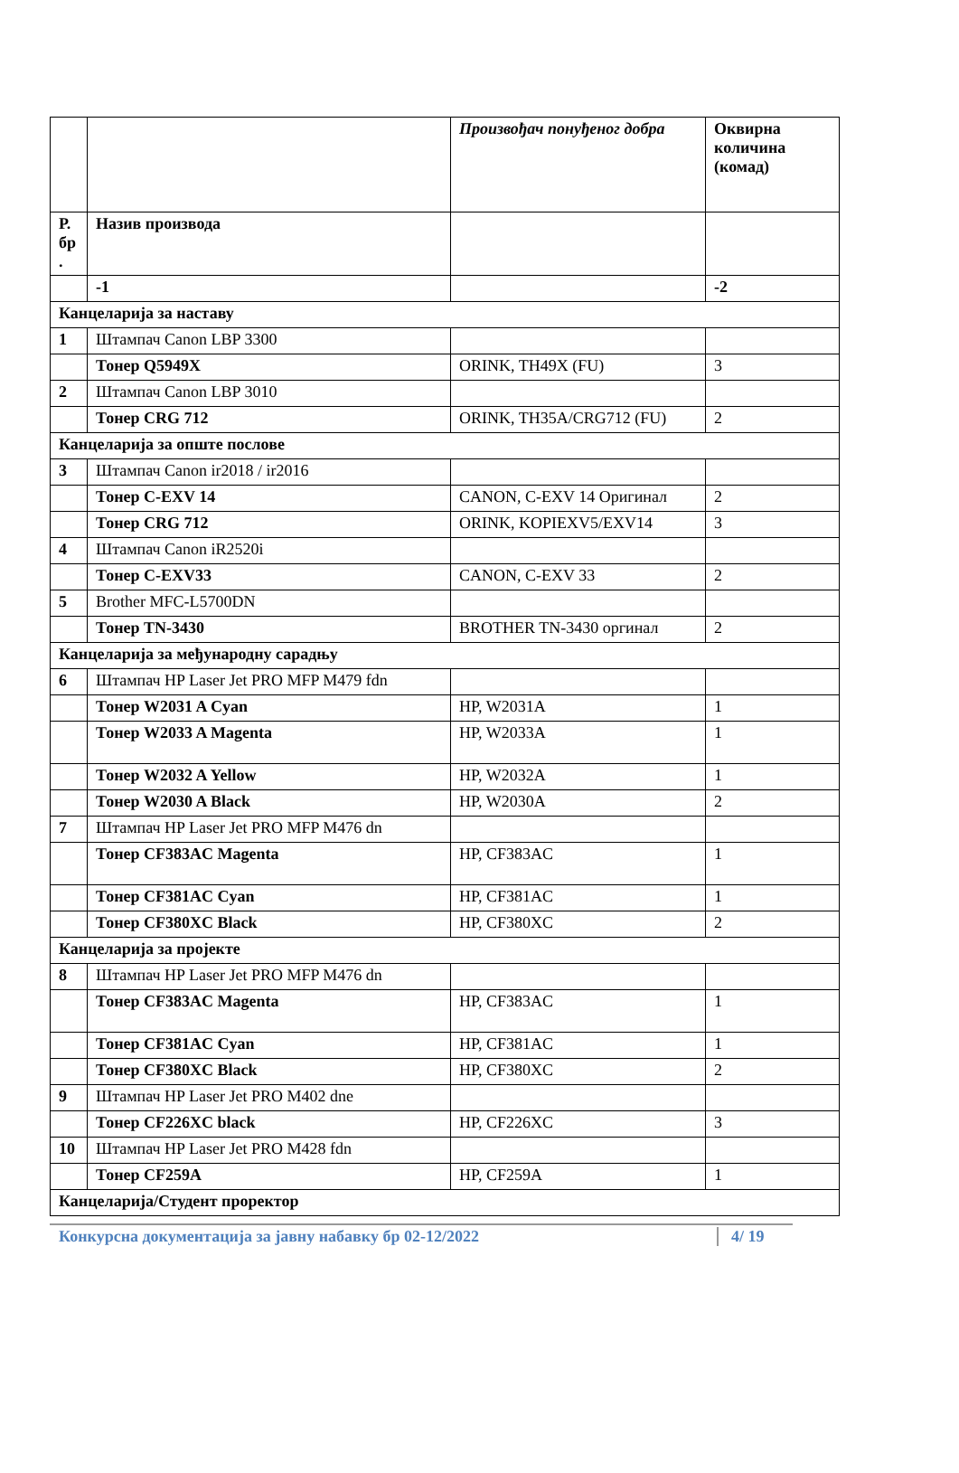| | | Произвођач понуђеног добра | Оквирна количина (комад) |
| Р. бр . | Назив производа | | |
| | -1 | | -2 |
| Канцеларија за наставу | | | |
| 1 | Штампач Canon LBP 3300 | | |
| | Тонер Q5949X | ORINK, TH49X (FU) | 3 |
| 2 | Штампач Canon LBP 3010 | | |
| | Тонер CRG 712 | ORINK, TH35A/CRG712 (FU) | 2 |
| Канцеларија за опште послове | | | |
| 3 | Штампач Canon ir2018 / ir2016 | | |
| | Тонер C-EXV 14 | CANON, C-EXV 14 Оригинал | 2 |
| | Тонер CRG 712 | ORINK, KOPIEXV5/EXV14 | 3 |
| 4 | Штампач Canon iR2520i | | |
| | Тонер C-EXV33 | CANON, C-EXV 33 | 2 |
| 5 | Brother MFC-L5700DN | | |
| | Тонер TN-3430 | BROTHER TN-3430 оргинал | 2 |
| Канцеларија за међународну сарадњу | | | |
| 6 | Штампач HP Laser Jet PRO MFP M479 fdn | | |
| | Тонер W2031 A Cyan | HP, W2031A | 1 |
| | Тонер W2033 A Magenta | HP, W2033A | 1 |
| | Тонер W2032 A Yellow | HP, W2032A | 1 |
| | Тонер W2030 A Black | HP, W2030A | 2 |
| 7 | Штампач HP Laser Jet PRO MFP M476 dn | | |
| | Тонер CF383AC Magenta | HP, CF383AC | 1 |
| | Тонер CF381AC Cyan | HP, CF381AC | 1 |
| | Тонер CF380XC Black | HP, CF380XC | 2 |
| Канцеларија за пројекте | | | |
| 8 | Штампач HP Laser Jet PRO MFP M476 dn | | |
| | Тонер CF383AC Magenta | HP, CF383AC | 1 |
| | Тонер CF381AC Cyan | HP, CF381AC | 1 |
| | Тонер CF380XC Black | HP, CF380XC | 2 |
| 9 | Штампач HP Laser Jet PRO M402 dne | | |
| | Тонер CF226XC black | HP, CF226XC | 3 |
| 10 | Штампач HP Laser Jet PRO M428 fdn | | |
| | Тонер CF259A | HP, CF259A | 1 |
| Канцеларија/Студент проректор | | | |
Конкурсна документација за јавну набавку бр 02-12/2022 4/ 19